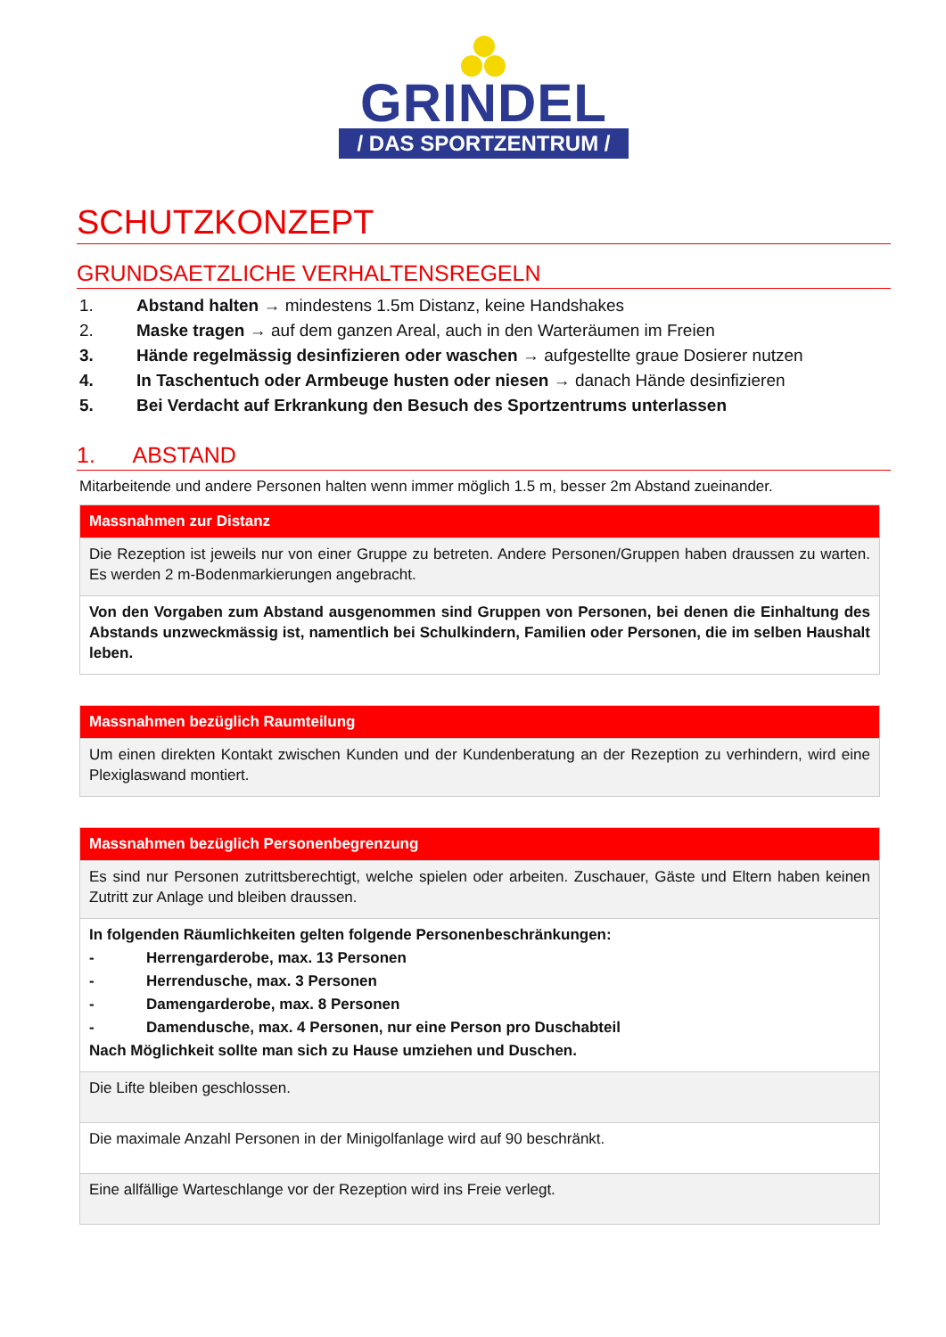GRINDEL
/ DAS SPORTZENTRUM /
SCHUTZKONZEPT
GRUNDSAETZLICHE VERHALTENSREGELN
1. Abstand halten → mindestens 1.5m Distanz, keine Handshakes
2. Maske tragen → auf dem ganzen Areal, auch in den Warteräumen im Freien
3. Hände regelmässig desinfizieren oder waschen → aufgestellte graue Dosierer nutzen
4. In Taschentuch oder Armbeuge husten oder niesen → danach Hände desinfizieren
5. Bei Verdacht auf Erkrankung den Besuch des Sportzentrums unterlassen
1. ABSTAND
Mitarbeitende und andere Personen halten wenn immer möglich 1.5 m, besser 2m Abstand zueinander.
| Massnahmen zur Distanz |
| --- |
| Die Rezeption ist jeweils nur von einer Gruppe zu betreten. Andere Personen/Gruppen haben draussen zu warten. Es werden 2 m-Bodenmarkierungen angebracht. |
| Von den Vorgaben zum Abstand ausgenommen sind Gruppen von Personen, bei denen die Einhaltung des Abstands unzweckmässig ist, namentlich bei Schulkindern, Familien oder Personen, die im selben Haushalt leben. |
| Massnahmen bezüglich Raumteilung |
| --- |
| Um einen direkten Kontakt zwischen Kunden und der Kundenberatung an der Rezeption zu verhindern, wird eine Plexiglaswand montiert. |
| Massnahmen bezüglich Personenbegrenzung |
| --- |
| Es sind nur Personen zutrittsberechtigt, welche spielen oder arbeiten. Zuschauer, Gäste und Eltern haben keinen Zutritt zur Anlage und bleiben draussen. |
| In folgenden Räumlichkeiten gelten folgende Personenbeschränkungen: - Herrengarderobe, max. 13 Personen - Herrendusche, max. 3 Personen - Damengarderobe, max. 8 Personen - Damendusche, max. 4 Personen, nur eine Person pro Duschabteil Nach Möglichkeit sollte man sich zu Hause umziehen und Duschen. |
| Die Lifte bleiben geschlossen. |
| Die maximale Anzahl Personen in der Minigolfanlage wird auf 90 beschränkt. |
| Eine allfällige Warteschlange vor der Rezeption wird ins Freie verlegt. |